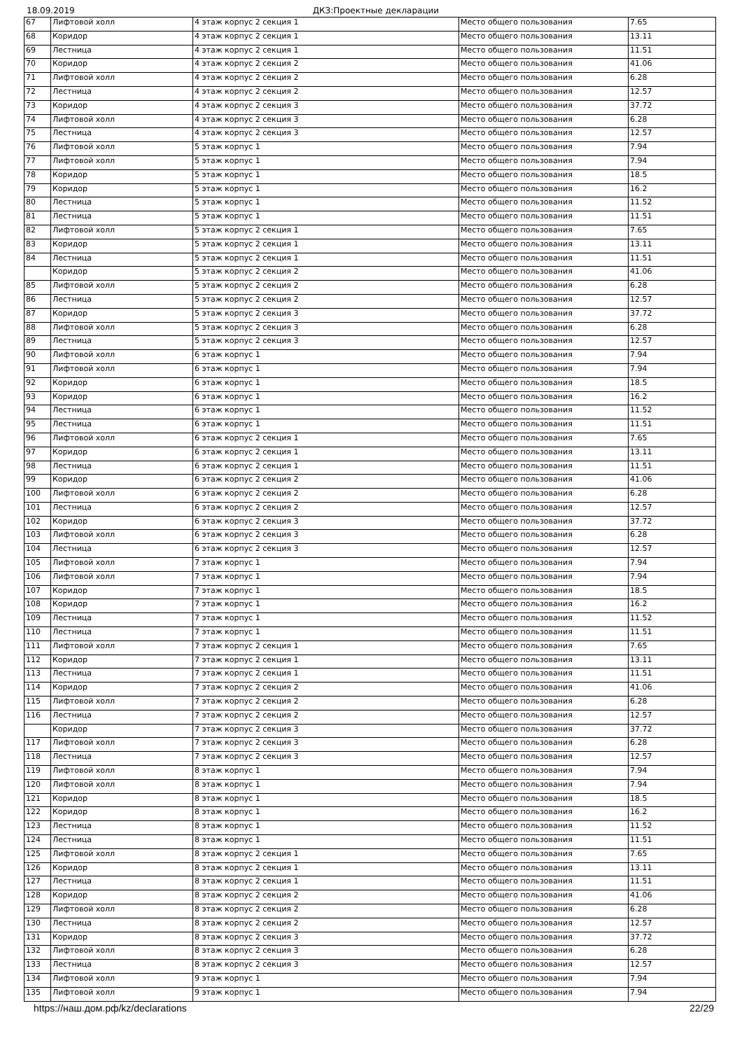18.09.2019 ДКЗ:Проектные декларации
| 67 | Лифтовой холл | 4 этаж корпус 2 секция 1 | Место общего пользования | 7.65 |
| 68 | Коридор | 4 этаж корпус 2 секция 1 | Место общего пользования | 13.11 |
| 69 | Лестница | 4 этаж корпус 2 секция 1 | Место общего пользования | 11.51 |
| 70 | Коридор | 4 этаж корпус 2 секция 2 | Место общего пользования | 41.06 |
| 71 | Лифтовой холл | 4 этаж корпус 2 секция 2 | Место общего пользования | 6.28 |
| 72 | Лестница | 4 этаж корпус 2 секция 2 | Место общего пользования | 12.57 |
| 73 | Коридор | 4 этаж корпус 2 секция 3 | Место общего пользования | 37.72 |
| 74 | Лифтовой холл | 4 этаж корпус 2 секция 3 | Место общего пользования | 6.28 |
| 75 | Лестница | 4 этаж корпус 2 секция 3 | Место общего пользования | 12.57 |
| 76 | Лифтовой холл | 5 этаж корпус 1 | Место общего пользования | 7.94 |
| 77 | Лифтовой холл | 5 этаж корпус 1 | Место общего пользования | 7.94 |
| 78 | Коридор | 5 этаж корпус 1 | Место общего пользования | 18.5 |
| 79 | Коридор | 5 этаж корпус 1 | Место общего пользования | 16.2 |
| 80 | Лестница | 5 этаж корпус 1 | Место общего пользования | 11.52 |
| 81 | Лестница | 5 этаж корпус 1 | Место общего пользования | 11.51 |
| 82 | Лифтовой холл | 5 этаж корпус 2 секция 1 | Место общего пользования | 7.65 |
| 83 | Коридор | 5 этаж корпус 2 секция 1 | Место общего пользования | 13.11 |
| 84 | Лестница | 5 этаж корпус 2 секция 1 | Место общего пользования | 11.51 |
| | Коридор | 5 этаж корпус 2 секция 2 | Место общего пользования | 41.06 |
| 85 | Лифтовой холл | 5 этаж корпус 2 секция 2 | Место общего пользования | 6.28 |
| 86 | Лестница | 5 этаж корпус 2 секция 2 | Место общего пользования | 12.57 |
| 87 | Коридор | 5 этаж корпус 2 секция 3 | Место общего пользования | 37.72 |
| 88 | Лифтовой холл | 5 этаж корпус 2 секция 3 | Место общего пользования | 6.28 |
| 89 | Лестница | 5 этаж корпус 2 секция 3 | Место общего пользования | 12.57 |
| 90 | Лифтовой холл | 6 этаж корпус 1 | Место общего пользования | 7.94 |
| 91 | Лифтовой холл | 6 этаж корпус 1 | Место общего пользования | 7.94 |
| 92 | Коридор | 6 этаж корпус 1 | Место общего пользования | 18.5 |
| 93 | Коридор | 6 этаж корпус 1 | Место общего пользования | 16.2 |
| 94 | Лестница | 6 этаж корпус 1 | Место общего пользования | 11.52 |
| 95 | Лестница | 6 этаж корпус 1 | Место общего пользования | 11.51 |
| 96 | Лифтовой холл | 6 этаж корпус 2 секция 1 | Место общего пользования | 7.65 |
| 97 | Коридор | 6 этаж корпус 2 секция 1 | Место общего пользования | 13.11 |
| 98 | Лестница | 6 этаж корпус 2 секция 1 | Место общего пользования | 11.51 |
| 99 | Коридор | 6 этаж корпус 2 секция 2 | Место общего пользования | 41.06 |
| 100 | Лифтовой холл | 6 этаж корпус 2 секция 2 | Место общего пользования | 6.28 |
| 101 | Лестница | 6 этаж корпус 2 секция 2 | Место общего пользования | 12.57 |
| 102 | Коридор | 6 этаж корпус 2 секция 3 | Место общего пользования | 37.72 |
| 103 | Лифтовой холл | 6 этаж корпус 2 секция 3 | Место общего пользования | 6.28 |
| 104 | Лестница | 6 этаж корпус 2 секция 3 | Место общего пользования | 12.57 |
| 105 | Лифтовой холл | 7 этаж корпус 1 | Место общего пользования | 7.94 |
| 106 | Лифтовой холл | 7 этаж корпус 1 | Место общего пользования | 7.94 |
| 107 | Коридор | 7 этаж корпус 1 | Место общего пользования | 18.5 |
| 108 | Коридор | 7 этаж корпус 1 | Место общего пользования | 16.2 |
| 109 | Лестница | 7 этаж корпус 1 | Место общего пользования | 11.52 |
| 110 | Лестница | 7 этаж корпус 1 | Место общего пользования | 11.51 |
| 111 | Лифтовой холл | 7 этаж корпус 2 секция 1 | Место общего пользования | 7.65 |
| 112 | Коридор | 7 этаж корпус 2 секция 1 | Место общего пользования | 13.11 |
| 113 | Лестница | 7 этаж корпус 2 секция 1 | Место общего пользования | 11.51 |
| 114 | Коридор | 7 этаж корпус 2 секция 2 | Место общего пользования | 41.06 |
| 115 | Лифтовой холл | 7 этаж корпус 2 секция 2 | Место общего пользования | 6.28 |
| 116 | Лестница | 7 этаж корпус 2 секция 2 | Место общего пользования | 12.57 |
| | Коридор | 7 этаж корпус 2 секция 3 | Место общего пользования | 37.72 |
| 117 | Лифтовой холл | 7 этаж корпус 2 секция 3 | Место общего пользования | 6.28 |
| 118 | Лестница | 7 этаж корпус 2 секция 3 | Место общего пользования | 12.57 |
| 119 | Лифтовой холл | 8 этаж корпус 1 | Место общего пользования | 7.94 |
| 120 | Лифтовой холл | 8 этаж корпус 1 | Место общего пользования | 7.94 |
| 121 | Коридор | 8 этаж корпус 1 | Место общего пользования | 18.5 |
| 122 | Коридор | 8 этаж корпус 1 | Место общего пользования | 16.2 |
| 123 | Лестница | 8 этаж корпус 1 | Место общего пользования | 11.52 |
| 124 | Лестница | 8 этаж корпус 1 | Место общего пользования | 11.51 |
| 125 | Лифтовой холл | 8 этаж корпус 2 секция 1 | Место общего пользования | 7.65 |
| 126 | Коридор | 8 этаж корпус 2 секция 1 | Место общего пользования | 13.11 |
| 127 | Лестница | 8 этаж корпус 2 секция 1 | Место общего пользования | 11.51 |
| 128 | Коридор | 8 этаж корпус 2 секция 2 | Место общего пользования | 41.06 |
| 129 | Лифтовой холл | 8 этаж корпус 2 секция 2 | Место общего пользования | 6.28 |
| 130 | Лестница | 8 этаж корпус 2 секция 2 | Место общего пользования | 12.57 |
| 131 | Коридор | 8 этаж корпус 2 секция 3 | Место общего пользования | 37.72 |
| 132 | Лифтовой холл | 8 этаж корпус 2 секция 3 | Место общего пользования | 6.28 |
| 133 | Лестница | 8 этаж корпус 2 секция 3 | Место общего пользования | 12.57 |
| 134 | Лифтовой холл | 9 этаж корпус 1 | Место общего пользования | 7.94 |
| 135 | Лифтовой холл | 9 этаж корпус 1 | Место общего пользования | 7.94 |
https://наш.дом.рф/kz/declarations 22/29